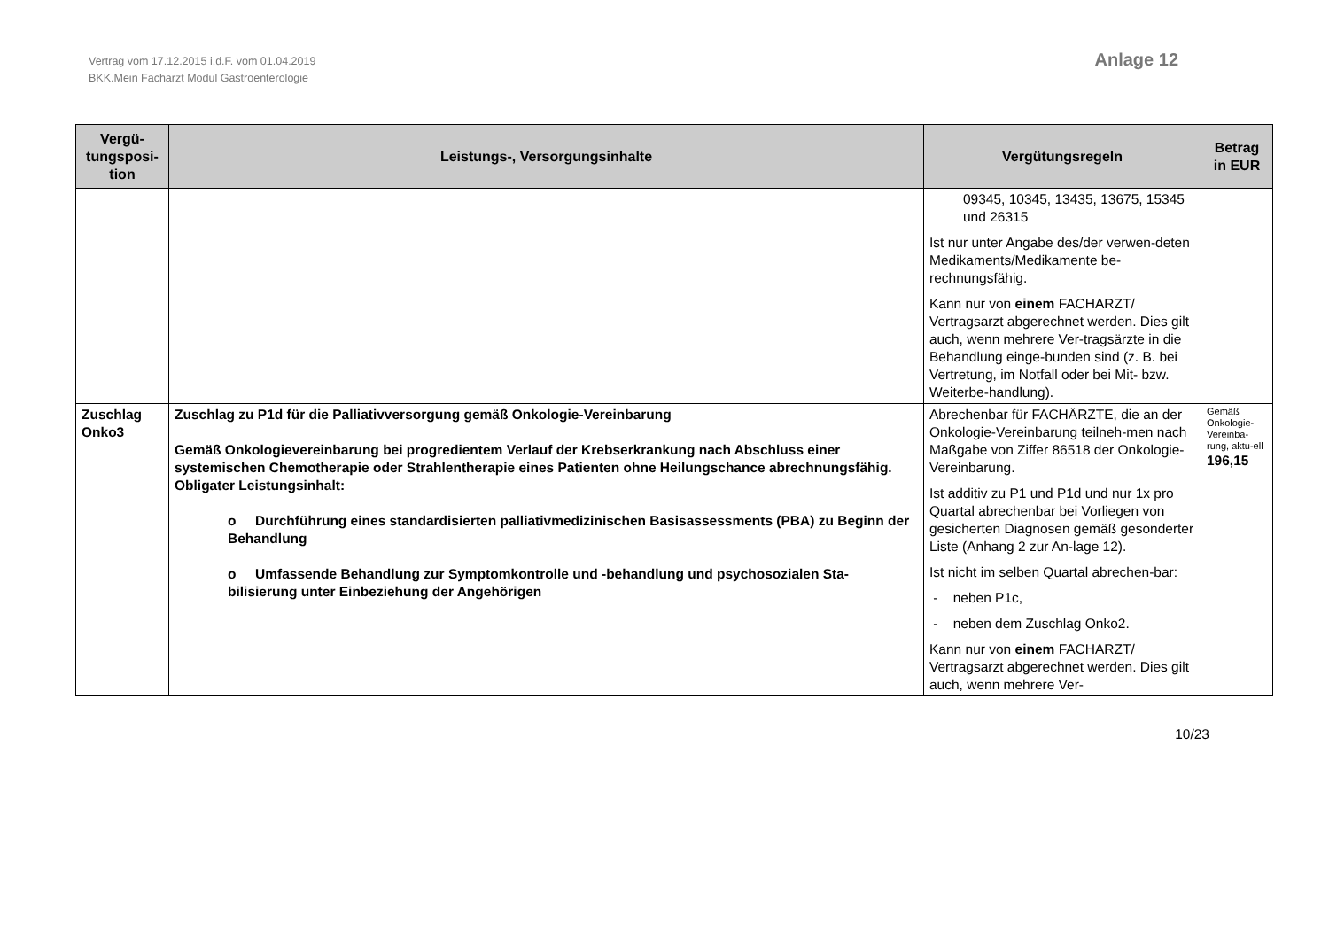Vertrag vom 17.12.2015 i.d.F. vom 01.04.2019
BKK.Mein Facharzt Modul Gastroenterologie
Anlage 12
| Vergü- tungsposi- tion | Leistungs-, Versorgungsinhalte | Vergütungsregeln | Betrag in EUR |
| --- | --- | --- | --- |
| | | 09345, 10345, 13435, 13675, 15345 und 26315 Ist nur unter Angabe des/der verwen-deten Medikaments/Medikamente be-rechnungsfähig. Kann nur von einem FACHARZT/ Vertragsarzt abgerechnet werden. Dies gilt auch, wenn mehrere Ver-tragsärzte in die Behandlung einge-bunden sind (z. B. bei Vertretung, im Notfall oder bei Mit- bzw. Weiterbe-handlung). | |
| Zuschlag Onko3 | Zuschlag zu P1d für die Palliativversorgung gemäß Onkologie-Vereinbarung Gemäß Onkologievereinbarung bei progredientem Verlauf der Krebserkrankung nach Abschluss einer systemischen Chemotherapie oder Strahlentherapie eines Patienten ohne Heilungschance abrechnungsfähig. Obligater Leistungsinhalt: o Durchführung eines standardisierten palliativmedizinischen Basisassessments (PBA) zu Beginn der Behandlung o Umfassende Behandlung zur Symptomkontrolle und -behandlung und psychosozialen Sta-bilisierung unter Einbeziehung der Angehörigen | Abrechenbar für FACHÄRZTE, die an der Onkologie-Vereinbarung teilneh-men nach Maßgabe von Ziffer 86518 der Onkologie-Vereinbarung. Ist additiv zu P1 und P1d und nur 1x pro Quartal abrechenbar bei Vorliegen von gesicherten Diagnosen gemäß gesonderter Liste (Anhang 2 zur An-lage 12). Ist nicht im selben Quartal abrechen-bar: - neben P1c, - neben dem Zuschlag Onko2. Kann nur von einem FACHARZT/ Vertragsarzt abgerechnet werden. Dies gilt auch, wenn mehrere Ver- | Gemäß Onkologie-Vereinba-rung, aktu-ell 196,15 |
10/23